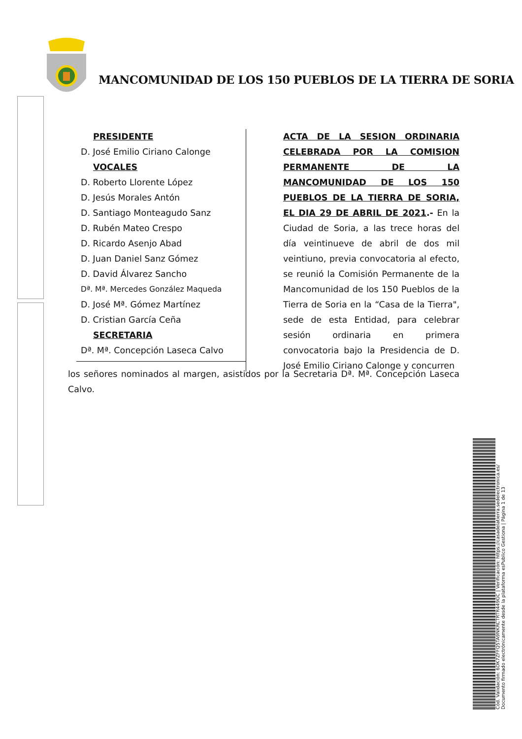MANCOMUNIDAD DE LOS 150 PUEBLOS DE LA TIERRA DE SORIA
PRESIDENTE
D. José Emilio Ciriano Calonge
VOCALES
D. Roberto Llorente López
D. Jesús Morales Antón
D. Santiago Monteagudo Sanz
D. Rubén Mateo Crespo
D. Ricardo Asenjo Abad
D. Juan Daniel Sanz Gómez
D. David Álvarez Sancho
Dª. Mª. Mercedes González Maqueda
D. José Mª. Gómez Martínez
D. Cristian García Ceña
SECRETARIA
Dª. Mª. Concepción Laseca Calvo
ACTA DE LA SESION ORDINARIA CELEBRADA POR LA COMISION PERMANENTE DE LA MANCOMUNIDAD DE LOS 150 PUEBLOS DE LA TIERRA DE SORIA, EL DIA 29 DE ABRIL DE 2021.- En la Ciudad de Soria, a las trece horas del día veintinueve de abril de dos mil veintiuno, previa convocatoria al efecto, se reunió la Comisión Permanente de la Mancomunidad de los 150 Pueblos de la Tierra de Soria en la “Casa de la Tierra", sede de esta Entidad, para celebrar sesión ordinaria en primera convocatoria bajo la Presidencia de D. José Emilio Ciriano Calonge y concurren
los señores nominados al margen, asistidos por la Secretaria Dª. Mª. Concepción Laseca Calvo.
Cód. Validación: 6DK7ZFFQ5TA9NKRCTRTR449GC | Verificación: https://casadelatierra.sedelectronica.es/
Documento firmado electrónicamente desde la plataforma esPublico Gestiona | Página 1 de 13